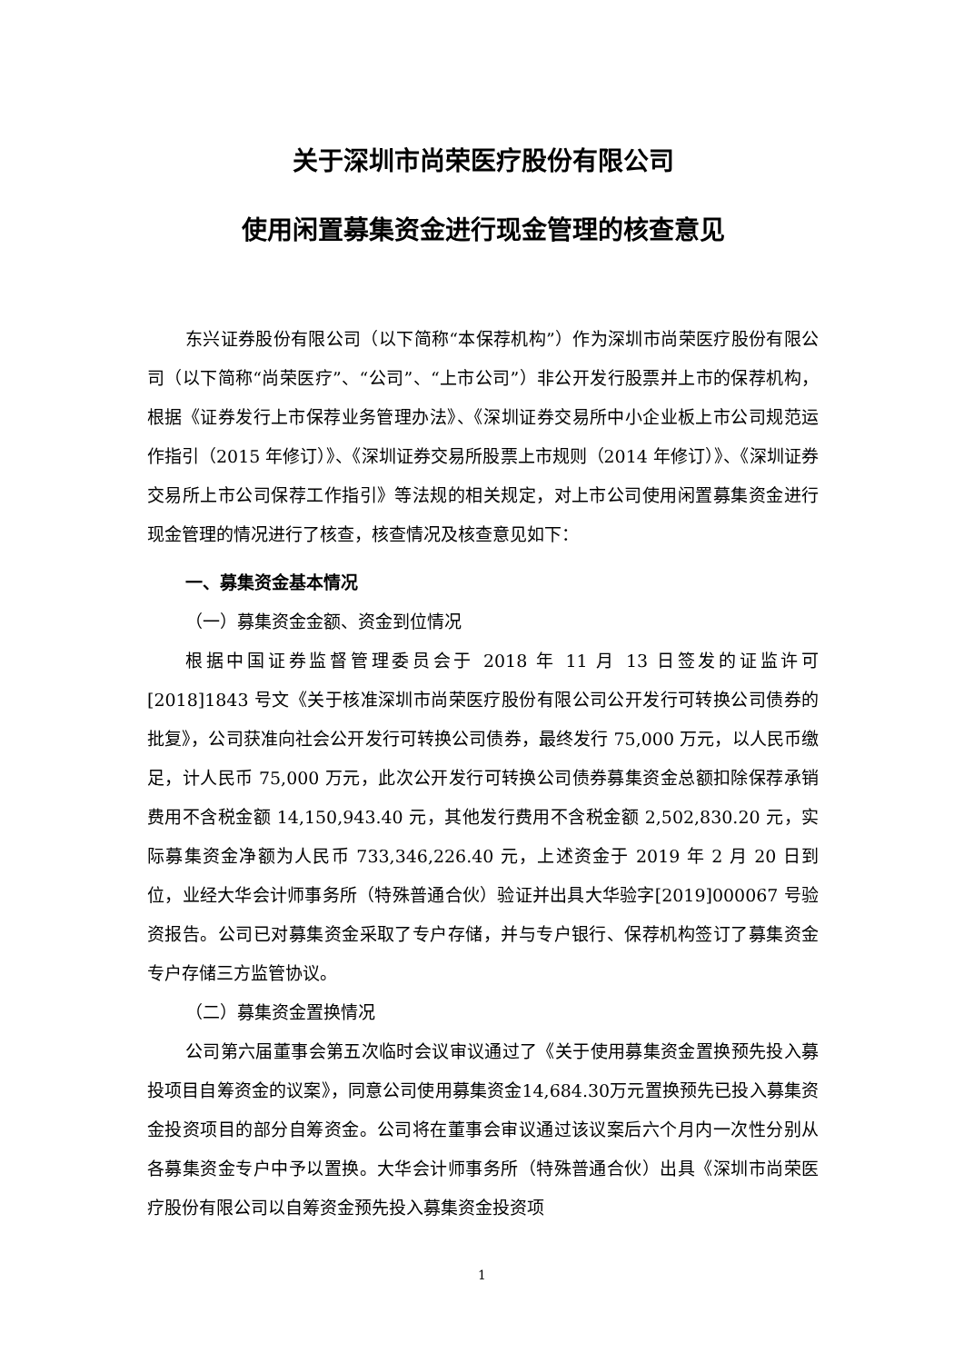关于深圳市尚荣医疗股份有限公司
使用闲置募集资金进行现金管理的核查意见
东兴证券股份有限公司（以下简称“本保荐机构”）作为深圳市尚荣医疗股份有限公司（以下简称“尚荣医疗”、“公司”、“上市公司”）非公开发行股票并上市的保荐机构，根据《证券发行上市保荐业务管理办法》、《深圳证券交易所中小企业板上市公司规范运作指引（2015 年修订）》、《深圳证券交易所股票上市规则（2014 年修订）》、《深圳证券交易所上市公司保荐工作指引》等法规的相关规定，对上市公司使用闲置募集资金进行现金管理的情况进行了核查，核查情况及核查意见如下：
一、募集资金基本情况
（一）募集资金金额、资金到位情况
根据中国证券监督管理委员会于 2018 年 11 月 13 日签发的证监许可[2018]1843 号文《关于核准深圳市尚荣医疗股份有限公司公开发行可转换公司债券的批复》，公司获准向社会公开发行可转换公司债券，最终发行 75,000 万元，以人民币缴足，计人民币 75,000 万元，此次公开发行可转换公司债券募集资金总额扣除保荐承销费用不含税金额 14,150,943.40 元，其他发行费用不含税金额 2,502,830.20 元，实际募集资金净额为人民币 733,346,226.40 元，上述资金于 2019 年 2 月 20 日到位，业经大华会计师事务所（特殊普通合伙）验证并出具大华验字[2019]000067 号验资报告。公司已对募集资金采取了专户存储，并与专户银行、保荐机构签订了募集资金专户存储三方监管协议。
（二）募集资金置换情况
公司第六届董事会第五次临时会议审议通过了《关于使用募集资金置换预先投入募投项目自筹资金的议案》，同意公司使用募集资金14,684.30万元置换预先已投入募集资金投资项目的部分自筹资金。公司将在董事会审议通过该议案后六个月内一次性分别从各募集资金专户中予以置换。大华会计师事务所（特殊普通合伙）出具《深圳市尚荣医疗股份有限公司以自筹资金预先投入募集资金投资项
1